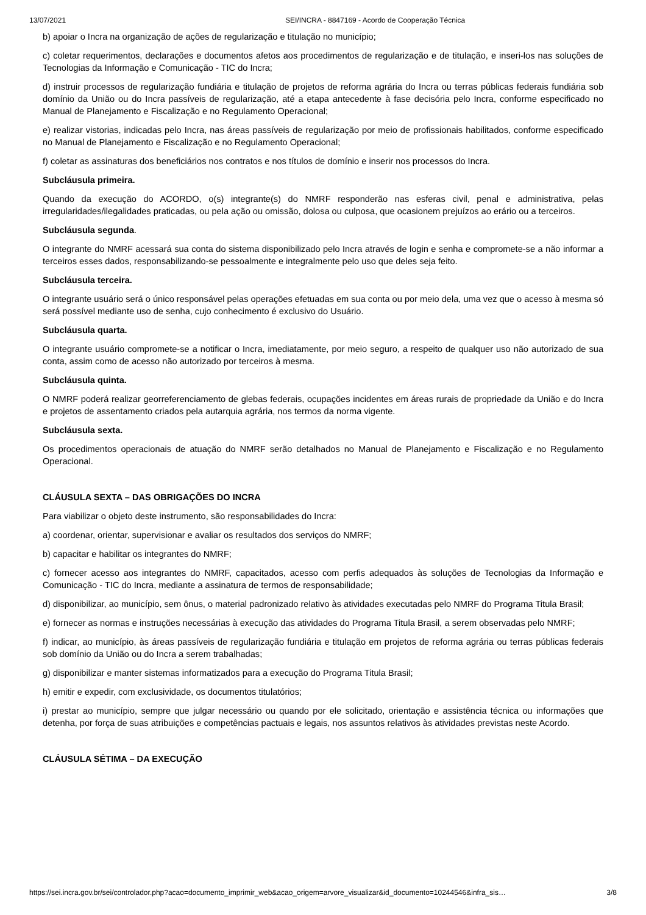13/07/2021 SEI/INCRA - 8847169 - Acordo de Cooperação Técnica
b) apoiar o Incra na organização de ações de regularização e titulação no município;
c) coletar requerimentos, declarações e documentos afetos aos procedimentos de regularização e de titulação, e inseri-los nas soluções de Tecnologias da Informação e Comunicação - TIC do Incra;
d) instruir processos de regularização fundiária e titulação de projetos de reforma agrária do Incra ou terras públicas federais fundiária sob domínio da União ou do Incra passíveis de regularização, até a etapa antecedente à fase decisória pelo Incra, conforme especificado no Manual de Planejamento e Fiscalização e no Regulamento Operacional;
e) realizar vistorias, indicadas pelo Incra, nas áreas passíveis de regularização por meio de profissionais habilitados, conforme especificado no Manual de Planejamento e Fiscalização e no Regulamento Operacional;
f) coletar as assinaturas dos beneficiários nos contratos e nos títulos de domínio e inserir nos processos do Incra.
Subcláusula primeira.
Quando da execução do ACORDO, o(s) integrante(s) do NMRF responderão nas esferas civil, penal e administrativa, pelas irregularidades/ilegalidades praticadas, ou pela ação ou omissão, dolosa ou culposa, que ocasionem prejuízos ao erário ou a terceiros.
Subcláusula segunda.
O integrante do NMRF acessará sua conta do sistema disponibilizado pelo Incra através de login e senha e compromete-se a não informar a terceiros esses dados, responsabilizando-se pessoalmente e integralmente pelo uso que deles seja feito.
Subcláusula terceira.
O integrante usuário será o único responsável pelas operações efetuadas em sua conta ou por meio dela, uma vez que o acesso à mesma só será possível mediante uso de senha, cujo conhecimento é exclusivo do Usuário.
Subcláusula quarta.
O integrante usuário compromete-se a notificar o Incra, imediatamente, por meio seguro, a respeito de qualquer uso não autorizado de sua conta, assim como de acesso não autorizado por terceiros à mesma.
Subcláusula quinta.
O NMRF poderá realizar georreferenciamento de glebas federais, ocupações incidentes em áreas rurais de propriedade da União e do Incra e projetos de assentamento criados pela autarquia agrária, nos termos da norma vigente.
Subcláusula sexta.
Os procedimentos operacionais de atuação do NMRF serão detalhados no Manual de Planejamento e Fiscalização e no Regulamento Operacional.
CLÁUSULA SEXTA – DAS OBRIGAÇÕES DO INCRA
Para viabilizar o objeto deste instrumento, são responsabilidades do Incra:
a) coordenar, orientar, supervisionar e avaliar os resultados dos serviços do NMRF;
b) capacitar e habilitar os integrantes do NMRF;
c) fornecer acesso aos integrantes do NMRF, capacitados, acesso com perfis adequados às soluções de Tecnologias da Informação e Comunicação - TIC do Incra, mediante a assinatura de termos de responsabilidade;
d) disponibilizar, ao município, sem ônus, o material padronizado relativo às atividades executadas pelo NMRF do Programa Titula Brasil;
e) fornecer as normas e instruções necessárias à execução das atividades do Programa Titula Brasil, a serem observadas pelo NMRF;
f) indicar, ao município, às áreas passíveis de regularização fundiária e titulação em projetos de reforma agrária ou terras públicas federais sob domínio da União ou do Incra a serem trabalhadas;
g) disponibilizar e manter sistemas informatizados para a execução do Programa Titula Brasil;
h) emitir e expedir, com exclusividade, os documentos titulatórios;
i) prestar ao município, sempre que julgar necessário ou quando por ele solicitado, orientação e assistência técnica ou informações que detenha, por força de suas atribuições e competências pactuais e legais, nos assuntos relativos às atividades previstas neste Acordo.
CLÁUSULA SÉTIMA – DA EXECUÇÃO
https://sei.incra.gov.br/sei/controlador.php?acao=documento_imprimir_web&acao_origem=arvore_visualizar&id_documento=10244546&infra_sis… 3/8